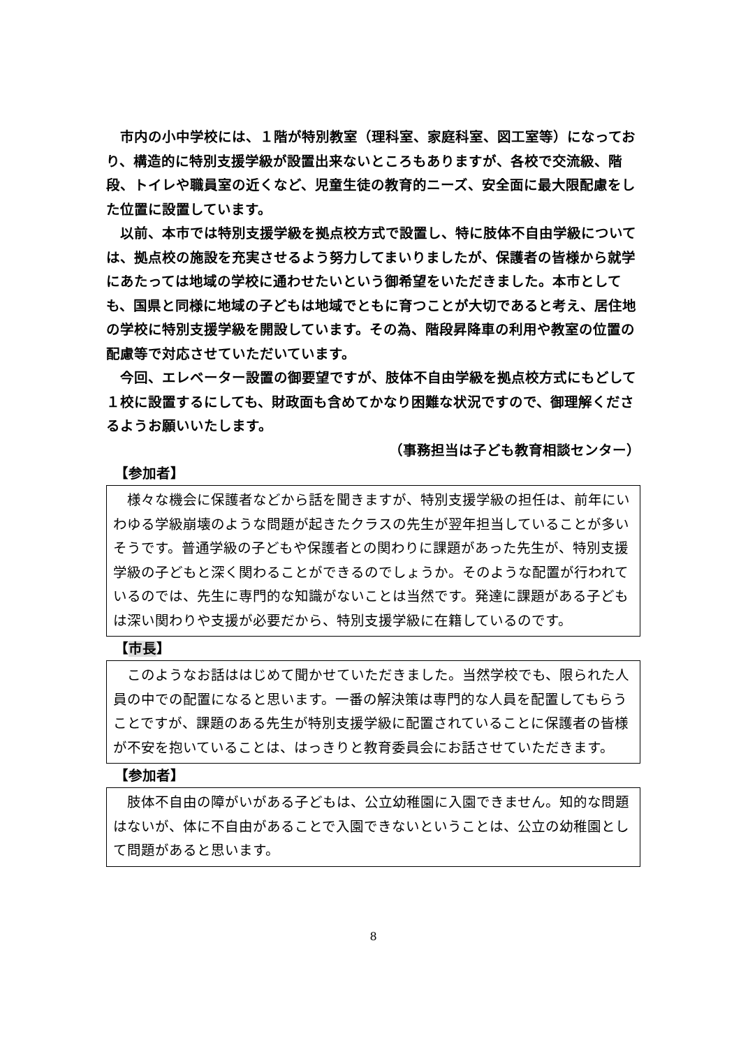市内の小中学校には、１階が特別教室（理科室、家庭科室、図工室等）になっており、構造的に特別支援学級が設置出来ないところもありますが、各校で交流級、階段、トイレや職員室の近くなど、児童生徒の教育的ニーズ、安全面に最大限配慮をした位置に設置しています。
　以前、本市では特別支援学級を拠点校方式で設置し、特に肢体不自由学級については、拠点校の施設を充実させるよう努力してまいりましたが、保護者の皆様から就学にあたっては地域の学校に通わせたいという御希望をいただきました。本市としても、国県と同様に地域の子どもは地域でともに育つことが大切であると考え、居住地の学校に特別支援学級を開設しています。その為、階段昇降車の利用や教室の位置の配慮等で対応させていただいています。
　今回、エレベーター設置の御要望ですが、肢体不自由学級を拠点校方式にもどして１校に設置するにしても、財政面も含めてかなり困難な状況ですので、御理解くださるようお願いいたします。
（事務担当は子ども教育相談センター）
【参加者】
　様々な機会に保護者などから話を聞きますが、特別支援学級の担任は、前年にいわゆる学級崩壊のような問題が起きたクラスの先生が翌年担当していることが多いそうです。普通学級の子どもや保護者との関わりに課題があった先生が、特別支援学級の子どもと深く関わることができるのでしょうか。そのような配置が行われているのでは、先生に専門的な知識がないことは当然です。発達に課題がある子どもは深い関わりや支援が必要だから、特別支援学級に在籍しているのです。
【市長】
　このようなお話ははじめて聞かせていただきました。当然学校でも、限られた人員の中での配置になると思います。一番の解決策は専門的な人員を配置してもらうことですが、課題のある先生が特別支援学級に配置されていることに保護者の皆様が不安を抱いていることは、はっきりと教育委員会にお話させていただきます。
【参加者】
　肢体不自由の障がいがある子どもは、公立幼稚園に入園できません。知的な問題はないが、体に不自由があることで入園できないということは、公立の幼稚園として問題があると思います。
8